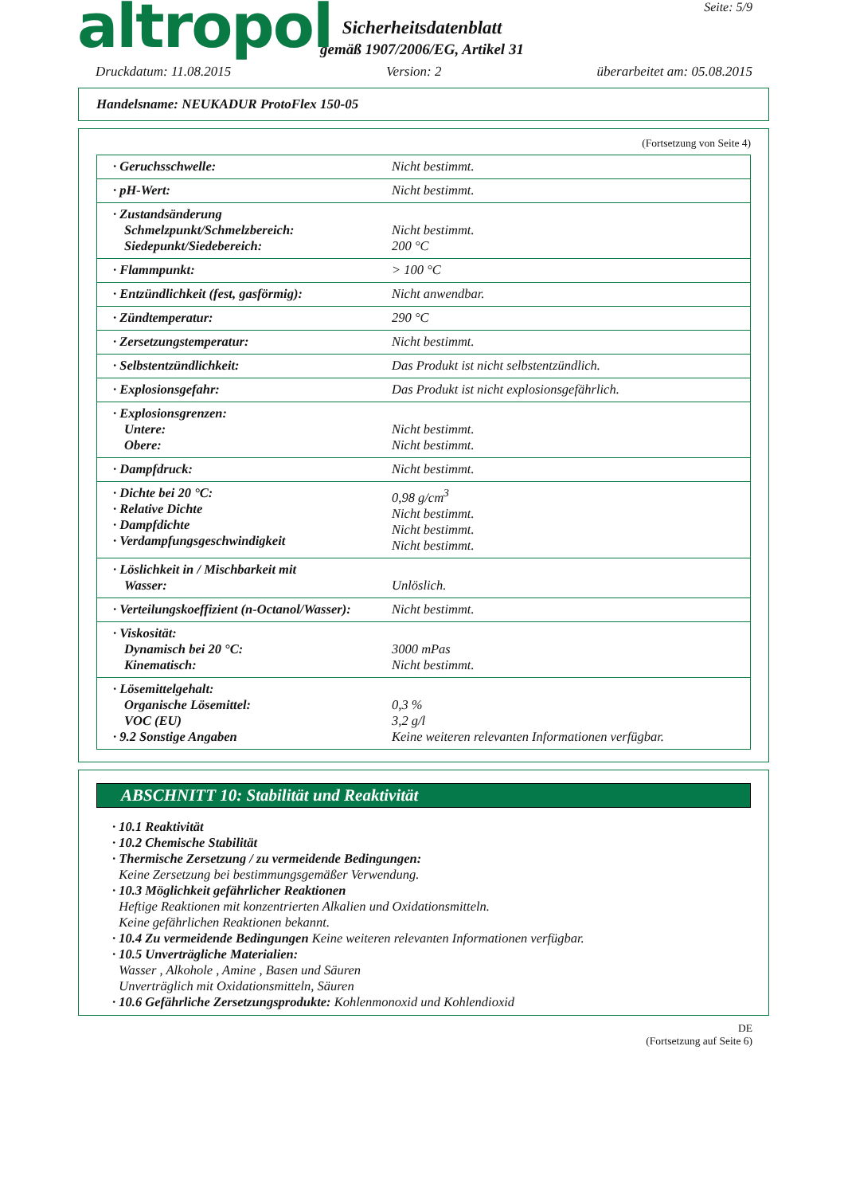altropol
Sicherheitsdatenblatt
gemäß 1907/2006/EG, Artikel 31
Seite: 5/9
Druckdatum: 11.08.2015 Version: 2 überarbeitet am: 05.08.2015
Handelsname: NEUKADUR ProtoFlex 150-05
(Fortsetzung von Seite 4)
| · Geruchsschwelle: | Nicht bestimmt. |
| · pH-Wert: | Nicht bestimmt. |
| · Zustandsänderung Schmelzpunkt/Schmelzbereich: Siedepunkt/Siedebereich: | Nicht bestimmt. 200 °C |
| · Flammpunkt: | > 100 °C |
| · Entzündlichkeit (fest, gasförmig): | Nicht anwendbar. |
| · Zündtemperatur: | 290 °C |
| · Zersetzungstemperatur: | Nicht bestimmt. |
| · Selbstentzündlichkeit: | Das Produkt ist nicht selbstentzündlich. |
| · Explosionsgefahr: | Das Produkt ist nicht explosionsgefährlich. |
| · Explosionsgrenzen: Untere: Obere: | Nicht bestimmt. Nicht bestimmt. |
| · Dampfdruck: | Nicht bestimmt. |
| · Dichte bei 20 °C: · Relative Dichte · Dampfdichte · Verdampfungsgeschwindigkeit | 0,98 g/cm<sup>3</sup> Nicht bestimmt. Nicht bestimmt. Nicht bestimmt. |
| · Löslichkeit in / Mischbarkeit mit Wasser: | Unlöslich. |
| · Verteilungskoeffizient (n-Octanol/Wasser): | Nicht bestimmt. |
| · Viskosität: Dynamisch bei 20 °C: Kinematisch: | 3000 mPas Nicht bestimmt. |
| · Lösemittelgehalt: Organische Lösemittel: VOC (EU) · 9.2 Sonstige Angaben | 0,3 % 3,2 g/l Keine weiteren relevanten Informationen verfügbar. |
ABSCHNITT 10: Stabilität und Reaktivität
· 10.1 Reaktivität
· 10.2 Chemische Stabilität
· Thermische Zersetzung / zu vermeidende Bedingungen:
Keine Zersetzung bei bestimmungsgemäßer Verwendung.
· 10.3 Möglichkeit gefährlicher Reaktionen
Heftige Reaktionen mit konzentrierten Alkalien und Oxidationsmitteln.
Keine gefährlichen Reaktionen bekannt.
· 10.4 Zu vermeidende Bedingungen Keine weiteren relevanten Informationen verfügbar.
· 10.5 Unverträgliche Materialien:
Wasser , Alkohole , Amine , Basen und Säuren
Unverträglich mit Oxidationsmitteln, Säuren
· 10.6 Gefährliche Zersetzungsprodukte: Kohlenmonoxid und Kohlendioxid
DE
(Fortsetzung auf Seite 6)